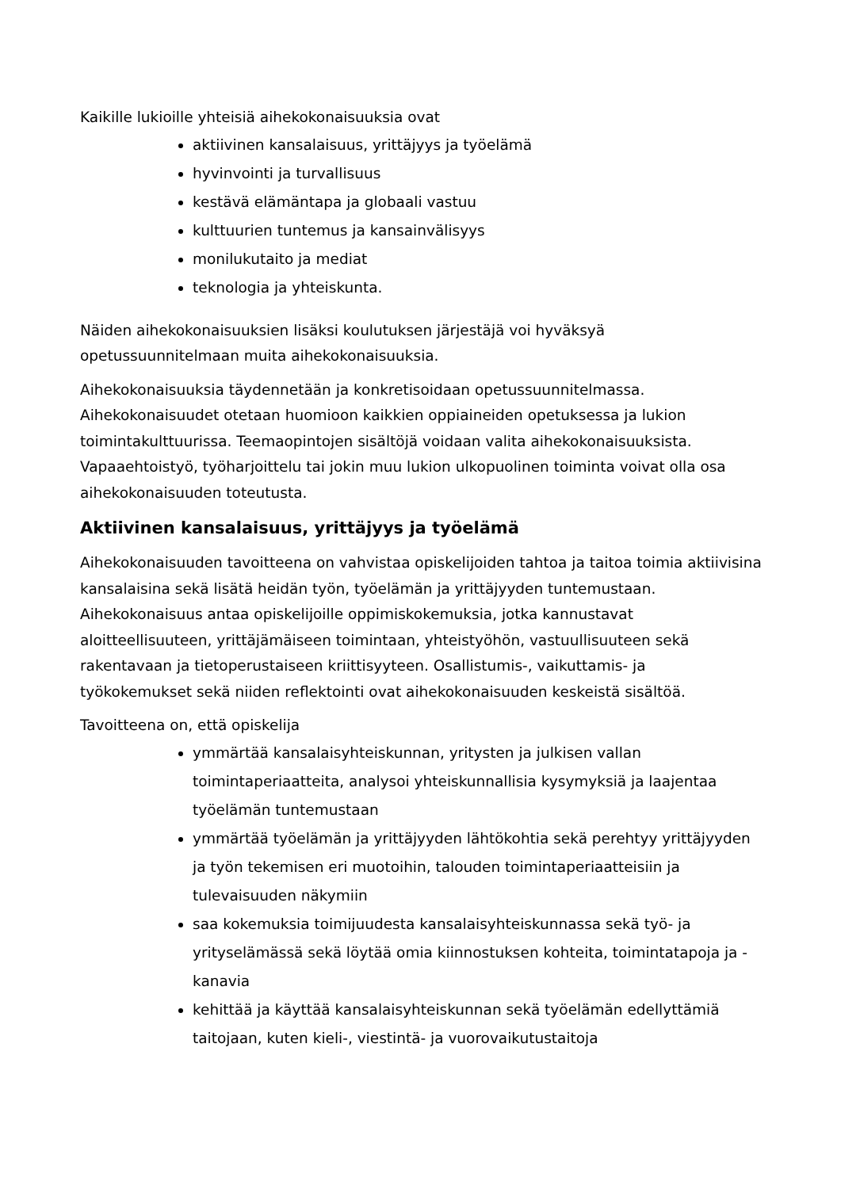Kaikille lukioille yhteisiä aihekokonaisuuksia ovat
aktiivinen kansalaisuus, yrittäjyys ja työelämä
hyvinvointi ja turvallisuus
kestävä elämäntapa ja globaali vastuu
kulttuurien tuntemus ja kansainvälisyys
monilukutaito ja mediat
teknologia ja yhteiskunta.
Näiden aihekokonaisuuksien lisäksi koulutuksen järjestäjä voi hyväksyä opetussuunnitelmaan muita aihekokonaisuuksia.
Aihekokonaisuuksia täydennetään ja konkretisoidaan opetussuunnitelmassa. Aihekokonaisuudet otetaan huomioon kaikkien oppiaineiden opetuksessa ja lukion toimintakulttuurissa. Teemaopintojen sisältöjä voidaan valita aihekokonaisuuksista. Vapaaehtoistyö, työharjoittelu tai jokin muu lukion ulkopuolinen toiminta voivat olla osa aihekokonaisuuden toteutusta.
Aktiivinen kansalaisuus, yrittäjyys ja työelämä
Aihekokonaisuuden tavoitteena on vahvistaa opiskelijoiden tahtoa ja taitoa toimia aktiivisina kansalaisina sekä lisätä heidän työn, työelämän ja yrittäjyyden tuntemustaan. Aihekokonaisuus antaa opiskelijoille oppimiskokemuksia, jotka kannustavat aloitteellisuuteen, yrittäjämäiseen toimintaan, yhteistyöhön, vastuullisuuteen sekä rakentavaan ja tietoperustaiseen kriittisyyteen. Osallistumis-, vaikuttamis- ja työkokemukset sekä niiden reflektointi ovat aihekokonaisuuden keskeistä sisältöä.
Tavoitteena on, että opiskelija
ymmärtää kansalaisyhteiskunnan, yritysten ja julkisen vallan toimintaperiaatteita, analysoi yhteiskunnallisia kysymyksiä ja laajentaa työelämän tuntemustaan
ymmärtää työelämän ja yrittäjyyden lähtökohtia sekä perehtyy yrittäjyyden ja työn tekemisen eri muotoihin, talouden toimintaperiaatteisiin ja tulevaisuuden näkymiin
saa kokemuksia toimijuudesta kansalaisyhteiskunnassa sekä työ- ja yrityselämässä sekä löytää omia kiinnostuksen kohteita, toimintatapoja ja -kanavia
kehittää ja käyttää kansalaisyhteiskunnan sekä työelämän edellyttämiä taitojaan, kuten kieli-, viestintä- ja vuorovaikutustaitoja